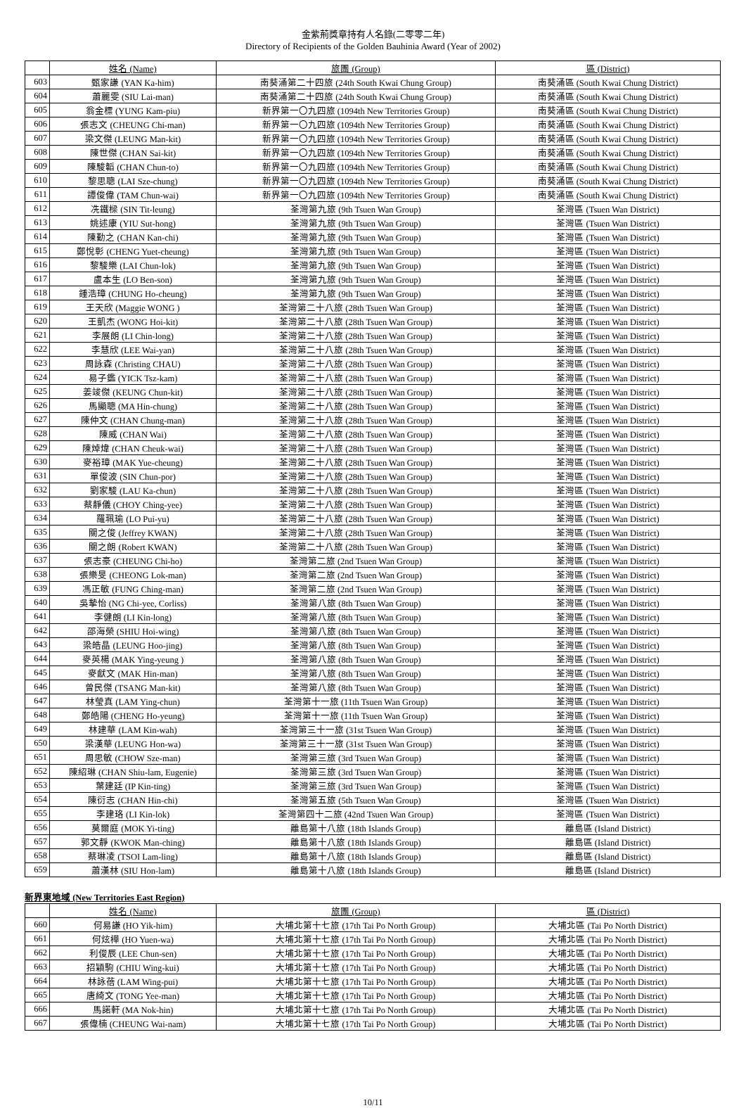金紫荊獎章持有人名錄(二零零二年)
Directory of Recipients of the Golden Bauhinia Award (Year of 2002)
| | 姓名 (Name) | 旅團 (Group) | 區 (District) |
| --- | --- | --- | --- |
| 603 | 甄家謙 (YAN Ka-him) | 南葵涌第二十四旅 (24th South Kwai Chung Group) | 南葵涌區 (South Kwai Chung District) |
| 604 | 蕭麗雯 (SIU Lai-man) | 南葵涌第二十四旅 (24th South Kwai Chung Group) | 南葵涌區 (South Kwai Chung District) |
| 605 | 翁金標 (YUNG Kam-piu) | 新界第一〇九四旅 (1094th New Territories Group) | 南葵涌區 (South Kwai Chung District) |
| 606 | 張志文 (CHEUNG Chi-man) | 新界第一〇九四旅 (1094th New Territories Group) | 南葵涌區 (South Kwai Chung District) |
| 607 | 梁文傑 (LEUNG Man-kit) | 新界第一〇九四旅 (1094th New Territories Group) | 南葵涌區 (South Kwai Chung District) |
| 608 | 陳世傑 (CHAN Sai-kit) | 新界第一〇九四旅 (1094th New Territories Group) | 南葵涌區 (South Kwai Chung District) |
| 609 | 陳駿韜 (CHAN Chun-to) | 新界第一〇九四旅 (1094th New Territories Group) | 南葵涌區 (South Kwai Chung District) |
| 610 | 黎思聰 (LAI Sze-chung) | 新界第一〇九四旅 (1094th New Territories Group) | 南葵涌區 (South Kwai Chung District) |
| 611 | 譚俊偉 (TAM Chun-wai) | 新界第一〇九四旅 (1094th New Territories Group) | 南葵涌區 (South Kwai Chung District) |
| 612 | 冼鐵樑 (SIN Tit-leung) | 荃灣第九旅 (9th Tsuen Wan Group) | 荃灣區 (Tsuen Wan District) |
| 613 | 姚述康 (YIU Sut-hong) | 荃灣第九旅 (9th Tsuen Wan Group) | 荃灣區 (Tsuen Wan District) |
| 614 | 陳勤之 (CHAN Kan-chi) | 荃灣第九旅 (9th Tsuen Wan Group) | 荃灣區 (Tsuen Wan District) |
| 615 | 鄭悅彰 (CHENG Yuet-cheung) | 荃灣第九旅 (9th Tsuen Wan Group) | 荃灣區 (Tsuen Wan District) |
| 616 | 黎駿樂 (LAI Chun-lok) | 荃灣第九旅 (9th Tsuen Wan Group) | 荃灣區 (Tsuen Wan District) |
| 617 | 盧本生 (LO Ben-son) | 荃灣第九旅 (9th Tsuen Wan Group) | 荃灣區 (Tsuen Wan District) |
| 618 | 鍾浩璋 (CHUNG Ho-cheung) | 荃灣第九旅 (9th Tsuen Wan Group) | 荃灣區 (Tsuen Wan District) |
| 619 | 王天欣 (Maggie WONG ) | 荃灣第二十八旅 (28th Tsuen Wan Group) | 荃灣區 (Tsuen Wan District) |
| 620 | 王凱杰 (WONG Hoi-kit) | 荃灣第二十八旅 (28th Tsuen Wan Group) | 荃灣區 (Tsuen Wan District) |
| 621 | 李展朗 (LI Chin-long) | 荃灣第二十八旅 (28th Tsuen Wan Group) | 荃灣區 (Tsuen Wan District) |
| 622 | 李慧欣 (LEE Wai-yan) | 荃灣第二十八旅 (28th Tsuen Wan Group) | 荃灣區 (Tsuen Wan District) |
| 623 | 周詠森 (Christing CHAU) | 荃灣第二十八旅 (28th Tsuen Wan Group) | 荃灣區 (Tsuen Wan District) |
| 624 | 易子鑑 (YICK Tsz-kam) | 荃灣第二十八旅 (28th Tsuen Wan Group) | 荃灣區 (Tsuen Wan District) |
| 625 | 姜竣傑 (KEUNG Chun-kit) | 荃灣第二十八旅 (28th Tsuen Wan Group) | 荃灣區 (Tsuen Wan District) |
| 626 | 馬顯聰 (MA Hin-chung) | 荃灣第二十八旅 (28th Tsuen Wan Group) | 荃灣區 (Tsuen Wan District) |
| 627 | 陳仲文 (CHAN Chung-man) | 荃灣第二十八旅 (28th Tsuen Wan Group) | 荃灣區 (Tsuen Wan District) |
| 628 | 陳威 (CHAN Wai) | 荃灣第二十八旅 (28th Tsuen Wan Group) | 荃灣區 (Tsuen Wan District) |
| 629 | 陳焯煒 (CHAN Cheuk-wai) | 荃灣第二十八旅 (28th Tsuen Wan Group) | 荃灣區 (Tsuen Wan District) |
| 630 | 麥裕璋 (MAK Yue-cheung) | 荃灣第二十八旅 (28th Tsuen Wan Group) | 荃灣區 (Tsuen Wan District) |
| 631 | 單俊波 (SIN Chun-por) | 荃灣第二十八旅 (28th Tsuen Wan Group) | 荃灣區 (Tsuen Wan District) |
| 632 | 劉家駿 (LAU Ka-chun) | 荃灣第二十八旅 (28th Tsuen Wan Group) | 荃灣區 (Tsuen Wan District) |
| 633 | 蔡靜儀 (CHOY Ching-yee) | 荃灣第二十八旅 (28th Tsuen Wan Group) | 荃灣區 (Tsuen Wan District) |
| 634 | 羅珮瑜 (LO Pui-yu) | 荃灣第二十八旅 (28th Tsuen Wan Group) | 荃灣區 (Tsuen Wan District) |
| 635 | 關之俊 (Jeffrey KWAN) | 荃灣第二十八旅 (28th Tsuen Wan Group) | 荃灣區 (Tsuen Wan District) |
| 636 | 關之朗 (Robert KWAN) | 荃灣第二十八旅 (28th Tsuen Wan Group) | 荃灣區 (Tsuen Wan District) |
| 637 | 張志豪 (CHEUNG Chi-ho) | 荃灣第二旅 (2nd Tsuen Wan Group) | 荃灣區 (Tsuen Wan District) |
| 638 | 張樂旻 (CHEONG Lok-man) | 荃灣第二旅 (2nd Tsuen Wan Group) | 荃灣區 (Tsuen Wan District) |
| 639 | 馮正敏 (FUNG Ching-man) | 荃灣第二旅 (2nd Tsuen Wan Group) | 荃灣區 (Tsuen Wan District) |
| 640 | 吳摯怡 (NG Chi-yee, Corliss) | 荃灣第八旅 (8th Tsuen Wan Group) | 荃灣區 (Tsuen Wan District) |
| 641 | 李健朗 (LI Kin-long) | 荃灣第八旅 (8th Tsuen Wan Group) | 荃灣區 (Tsuen Wan District) |
| 642 | 邵海榮 (SHIU Hoi-wing) | 荃灣第八旅 (8th Tsuen Wan Group) | 荃灣區 (Tsuen Wan District) |
| 643 | 梁皓晶 (LEUNG Hoo-jing) | 荃灣第八旅 (8th Tsuen Wan Group) | 荃灣區 (Tsuen Wan District) |
| 644 | 麥英楊 (MAK Ying-yeung ) | 荃灣第八旅 (8th Tsuen Wan Group) | 荃灣區 (Tsuen Wan District) |
| 645 | 麥獻文 (MAK Hin-man) | 荃灣第八旅 (8th Tsuen Wan Group) | 荃灣區 (Tsuen Wan District) |
| 646 | 曾民傑 (TSANG Man-kit) | 荃灣第八旅 (8th Tsuen Wan Group) | 荃灣區 (Tsuen Wan District) |
| 647 | 林瑩真 (LAM Ying-chun) | 荃灣第十一旅 (11th Tsuen Wan Group) | 荃灣區 (Tsuen Wan District) |
| 648 | 鄭皓陽 (CHENG Ho-yeung) | 荃灣第十一旅 (11th Tsuen Wan Group) | 荃灣區 (Tsuen Wan District) |
| 649 | 林建華 (LAM Kin-wah) | 荃灣第三十一旅 (31st Tsuen Wan Group) | 荃灣區 (Tsuen Wan District) |
| 650 | 梁漢華 (LEUNG Hon-wa) | 荃灣第三十一旅 (31st Tsuen Wan Group) | 荃灣區 (Tsuen Wan District) |
| 651 | 周思敏 (CHOW Sze-man) | 荃灣第三旅 (3rd Tsuen Wan Group) | 荃灣區 (Tsuen Wan District) |
| 652 | 陳紹琳 (CHAN Shiu-lam, Eugenie) | 荃灣第三旅 (3rd Tsuen Wan Group) | 荃灣區 (Tsuen Wan District) |
| 653 | 葉建廷 (IP Kin-ting) | 荃灣第三旅 (3rd Tsuen Wan Group) | 荃灣區 (Tsuen Wan District) |
| 654 | 陳衍志 (CHAN Hin-chi) | 荃灣第五旅 (5th Tsuen Wan Group) | 荃灣區 (Tsuen Wan District) |
| 655 | 李建珞 (LI Kin-lok) | 荃灣第四十二旅 (42nd Tsuen Wan Group) | 荃灣區 (Tsuen Wan District) |
| 656 | 莫爾庭 (MOK Yi-ting) | 離島第十八旅 (18th Islands Group) | 離島區 (Island District) |
| 657 | 郭文靜 (KWOK Man-ching) | 離島第十八旅 (18th Islands Group) | 離島區 (Island District) |
| 658 | 蔡琳凌 (TSOI Lam-ling) | 離島第十八旅 (18th Islands Group) | 離島區 (Island District) |
| 659 | 蕭漢林 (SIU Hon-lam) | 離島第十八旅 (18th Islands Group) | 離島區 (Island District) |
新界東地域 (New Territories East Region)
| | 姓名 (Name) | 旅團 (Group) | 區 (District) |
| --- | --- | --- | --- |
| 660 | 何易謙 (HO Yik-him) | 大埔北第十七旅 (17th Tai Po North Group) | 大埔北區 (Tai Po North District) |
| 661 | 何炫樺 (HO Yuen-wa) | 大埔北第十七旅 (17th Tai Po North Group) | 大埔北區 (Tai Po North District) |
| 662 | 利俊辰 (LEE Chun-sen) | 大埔北第十七旅 (17th Tai Po North Group) | 大埔北區 (Tai Po North District) |
| 663 | 招穎駒 (CHIU Wing-kui) | 大埔北第十七旅 (17th Tai Po North Group) | 大埔北區 (Tai Po North District) |
| 664 | 林詠蓓 (LAM Wing-pui) | 大埔北第十七旅 (17th Tai Po North Group) | 大埔北區 (Tai Po North District) |
| 665 | 唐綺文 (TONG Yee-man) | 大埔北第十七旅 (17th Tai Po North Group) | 大埔北區 (Tai Po North District) |
| 666 | 馬諾軒 (MA Nok-hin) | 大埔北第十七旅 (17th Tai Po North Group) | 大埔北區 (Tai Po North District) |
| 667 | 張偉楠 (CHEUNG Wai-nam) | 大埔北第十七旅 (17th Tai Po North Group) | 大埔北區 (Tai Po North District) |
10/11